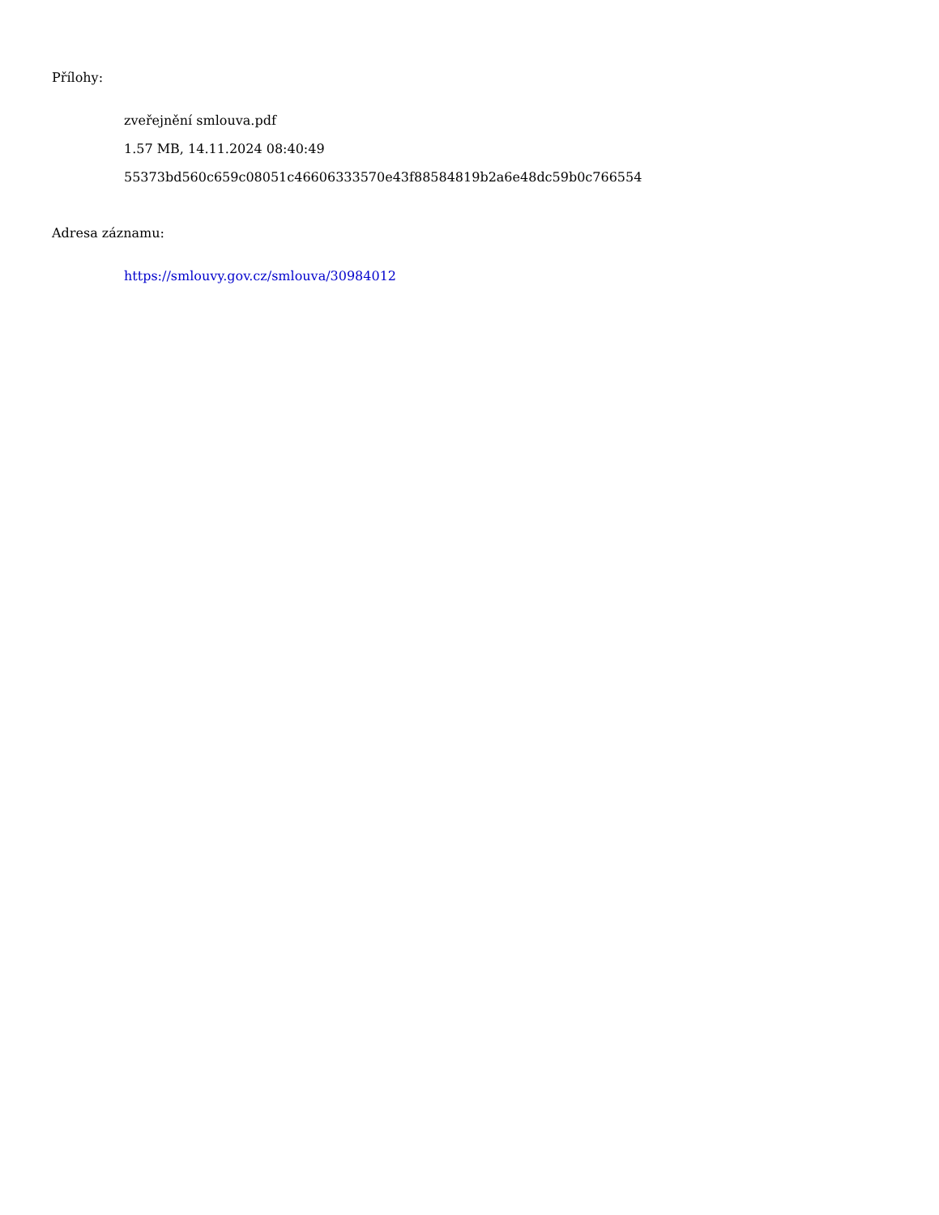Přílohy:
zveřejnění smlouva.pdf
1.57 MB, 14.11.2024 08:40:49
55373bd560c659c08051c46606333570e43f88584819b2a6e48dc59b0c766554
Adresa záznamu:
https://smlouvy.gov.cz/smlouva/30984012